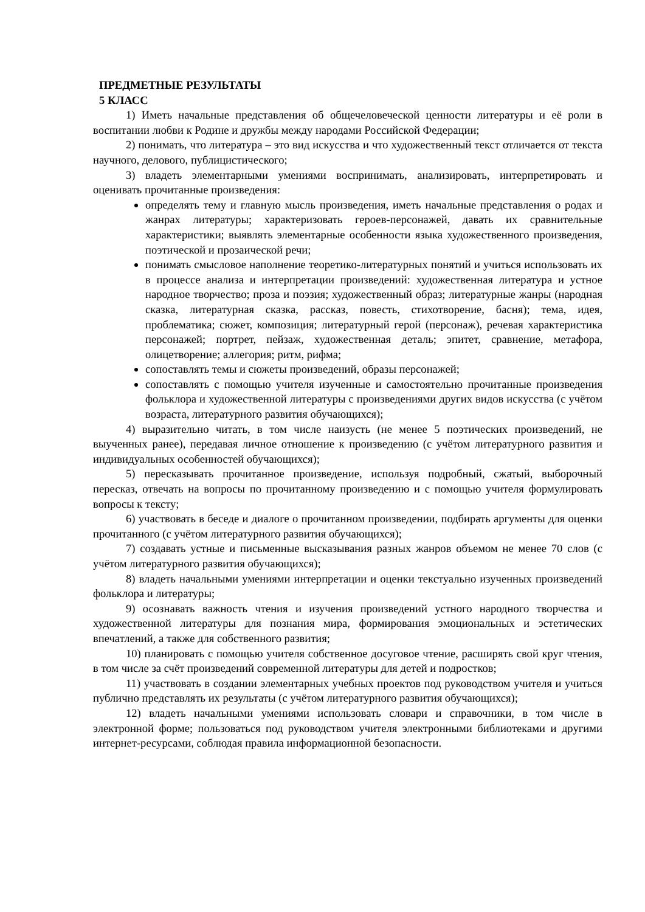ПРЕДМЕТНЫЕ РЕЗУЛЬТАТЫ
5 КЛАСС
1) Иметь начальные представления об общечеловеческой ценности литературы и её роли в воспитании любви к Родине и дружбы между народами Российской Федерации;
2) понимать, что литература – это вид искусства и что художественный текст отличается от текста научного, делового, публицистического;
3) владеть элементарными умениями воспринимать, анализировать, интерпретировать и оценивать прочитанные произведения:
определять тему и главную мысль произведения, иметь начальные представления о родах и жанрах литературы; характеризовать героев-персонажей, давать их сравнительные характеристики; выявлять элементарные особенности языка художественного произведения, поэтической и прозаической речи;
понимать смысловое наполнение теоретико-литературных понятий и учиться использовать их в процессе анализа и интерпретации произведений: художественная литература и устное народное творчество; проза и поэзия; художественный образ; литературные жанры (народная сказка, литературная сказка, рассказ, повесть, стихотворение, басня); тема, идея, проблематика; сюжет, композиция; литературный герой (персонаж), речевая характеристика персонажей; портрет, пейзаж, художественная деталь; эпитет, сравнение, метафора, олицетворение; аллегория; ритм, рифма;
сопоставлять темы и сюжеты произведений, образы персонажей;
сопоставлять с помощью учителя изученные и самостоятельно прочитанные произведения фольклора и художественной литературы с произведениями других видов искусства (с учётом возраста, литературного развития обучающихся);
4) выразительно читать, в том числе наизусть (не менее 5 поэтических произведений, не выученных ранее), передавая личное отношение к произведению (с учётом литературного развития и индивидуальных особенностей обучающихся);
5) пересказывать прочитанное произведение, используя подробный, сжатый, выборочный пересказ, отвечать на вопросы по прочитанному произведению и с помощью учителя формулировать вопросы к тексту;
6) участвовать в беседе и диалоге о прочитанном произведении, подбирать аргументы для оценки прочитанного (с учётом литературного развития обучающихся);
7) создавать устные и письменные высказывания разных жанров объемом не менее 70 слов (с учётом литературного развития обучающихся);
8) владеть начальными умениями интерпретации и оценки текстуально изученных произведений фольклора и литературы;
9) осознавать важность чтения и изучения произведений устного народного творчества и художественной литературы для познания мира, формирования эмоциональных и эстетических впечатлений, а также для собственного развития;
10) планировать с помощью учителя собственное досуговое чтение, расширять свой круг чтения, в том числе за счёт произведений современной литературы для детей и подростков;
11) участвовать в создании элементарных учебных проектов под руководством учителя и учиться публично представлять их результаты (с учётом литературного развития обучающихся);
12) владеть начальными умениями использовать словари и справочники, в том числе в электронной форме; пользоваться под руководством учителя электронными библиотеками и другими интернет-ресурсами, соблюдая правила информационной безопасности.